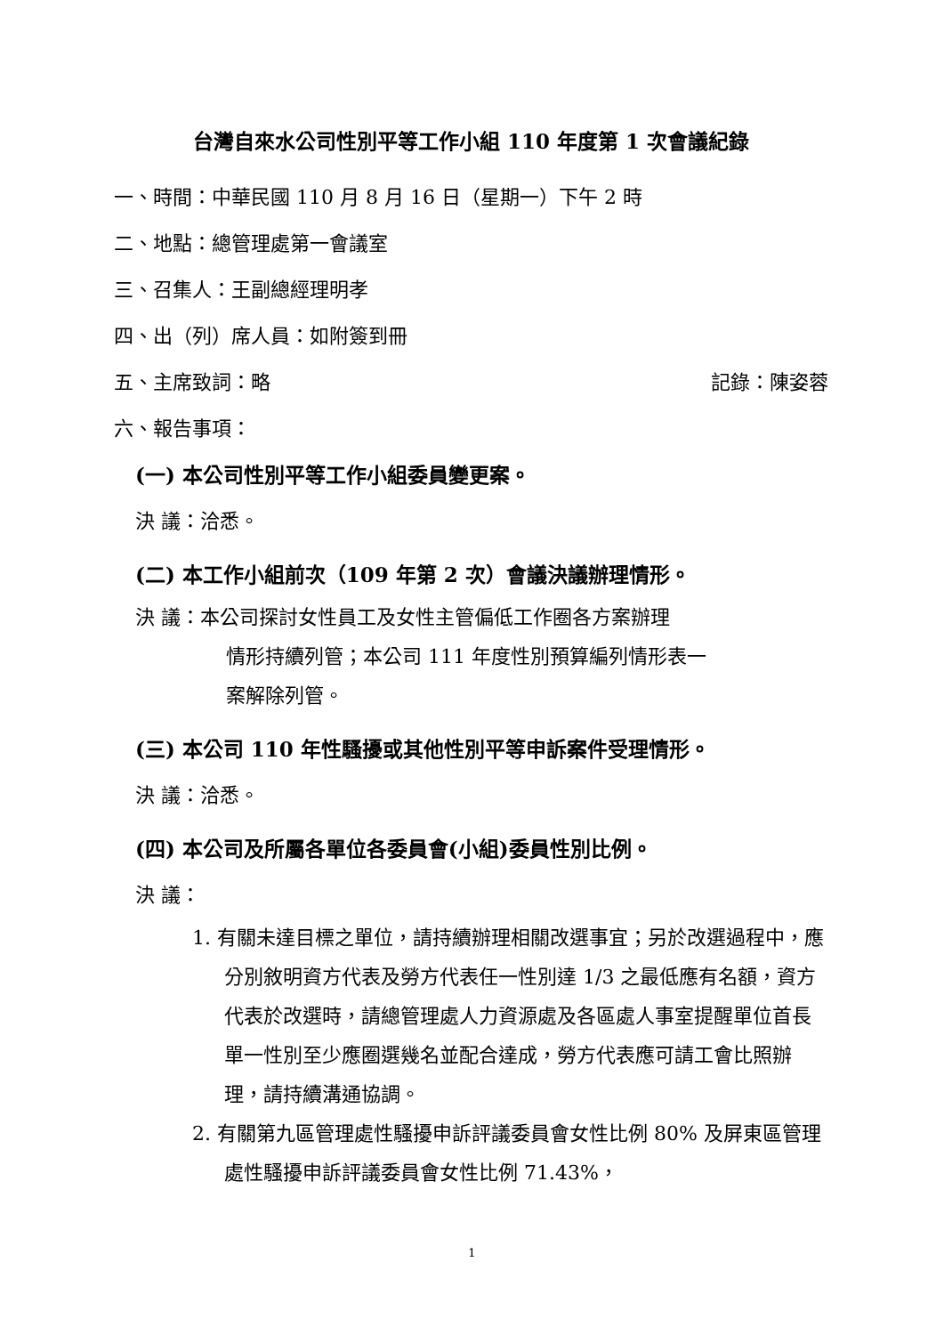台灣自來水公司性別平等工作小組 110 年度第 1 次會議紀錄
一、時間：中華民國 110 月 8 月 16 日（星期一）下午 2 時
二、地點：總管理處第一會議室
三、召集人：王副總經理明孝
四、出（列）席人員：如附簽到冊
五、主席致詞：略 記錄：陳姿蓉
六、報告事項：
(一) 本公司性別平等工作小組委員變更案。
決 議：洽悉。
(二) 本工作小組前次（109 年第 2 次）會議決議辦理情形。
決 議：本公司探討女性員工及女性主管偏低工作圈各方案辦理
情形持續列管；本公司 111 年度性別預算編列情形表一
案解除列管。
(三) 本公司 110 年性騷擾或其他性別平等申訴案件受理情形。
決 議：洽悉。
(四) 本公司及所屬各單位各委員會(小組)委員性別比例。
決 議：
1. 有關未達目標之單位，請持續辦理相關改選事宜；另於改選過程中，應分別敘明資方代表及勞方代表任一性別達 1/3 之最低應有名額，資方代表於改選時，請總管理處人力資源處及各區處人事室提醒單位首長單一性別至少應圈選幾名並配合達成，勞方代表應可請工會比照辦理，請持續溝通協調。
2. 有關第九區管理處性騷擾申訴評議委員會女性比例 80% 及屏東區管理處性騷擾申訴評議委員會女性比例 71.43%，
1